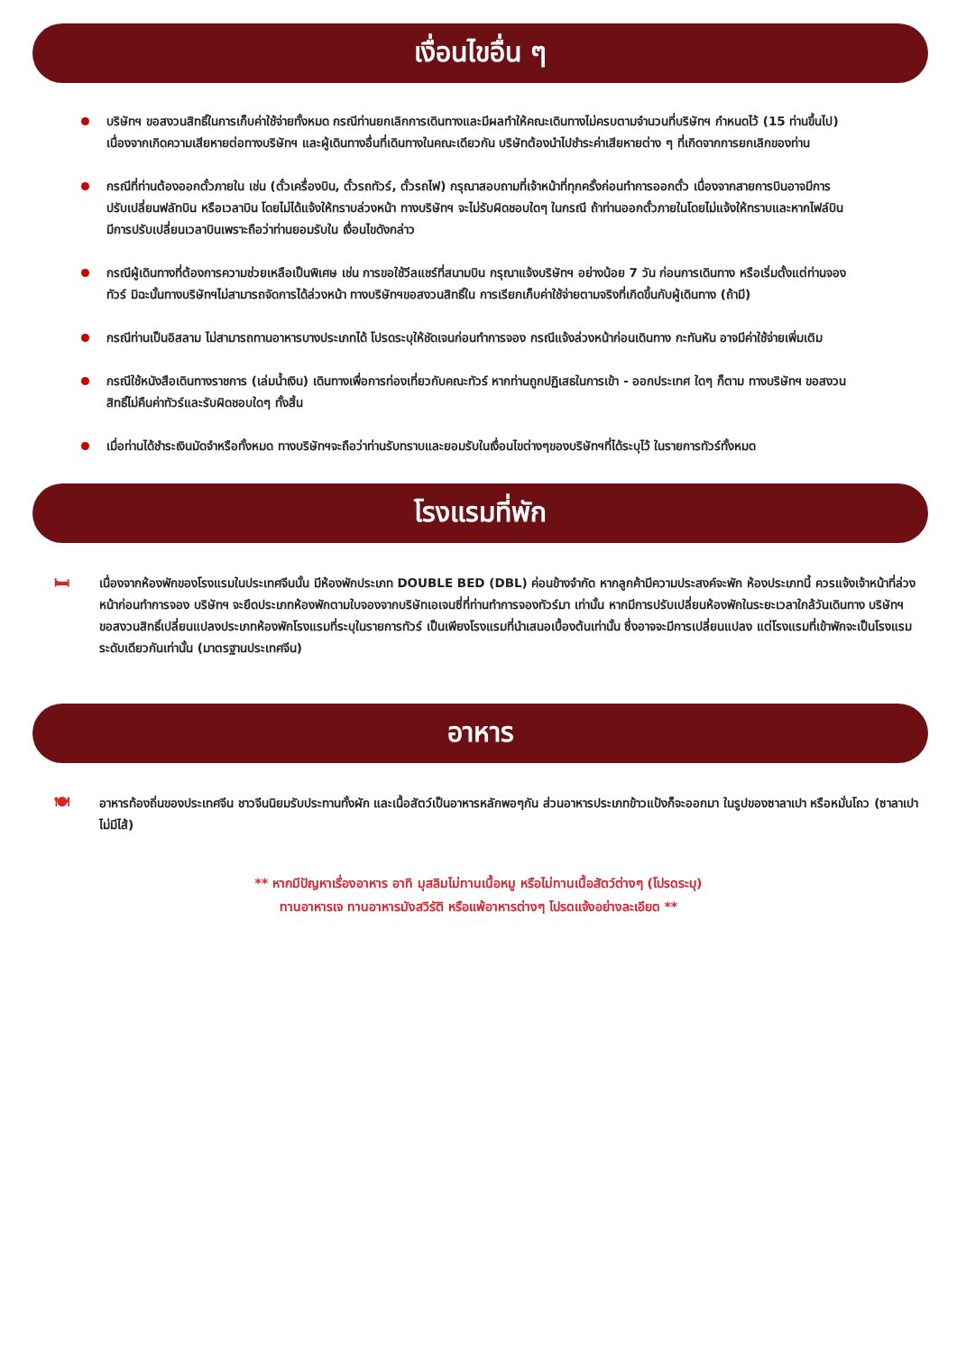เงื่อนไขอื่น ๆ
บริษัทฯ ขอสงวนสิทธิ์ในการเก็บค่าใช้จ่ายทั้งหมด กรณีท่านยกเลิกการเดินทางและมีผลทำให้คณะเดินทางไม่ครบตามจำนวนที่บริษัทฯ กำหนดไว้ (15 ท่านขึ้นไป) เนื่องจากเกิดความเสียหายต่อทางบริษัทฯ และผู้เดินทางอื่นที่เดินทางในคณะเดียวกัน บริษัทต้องนำไปชำระค่าเสียหายต่าง ๆ ที่เกิดจากการยกเลิกของท่าน
กรณีที่ท่านต้องออกตั๋วภายใน เช่น (ตั๋วเครื่องบิน, ตั๋วรถทัวร์, ตั๋วรถไฟ) กรุณาสอบถามที่เจ้าหน้าที่ทุกครั้งก่อนทำการออกตั๋ว เนื่องจากสายการบินอาจมีการปรับเปลี่ยนฟลัทบิน หรือเวลาบิน โดยไม่ได้แจ้งให้ทราบล่วงหน้า ทางบริษัทฯ จะไม่รับผิดชอบใดๆ ในกรณี ถ้าท่านออกตั๋วภายในโดยไม่แจ้งให้ทราบและหากไฟล์บินมีการปรับเปลี่ยนเวลาบินเพราะถือว่าท่านยอมรับใน เงื่อนไขดังกล่าว
กรณีผู้เดินทางที่ต้องการความช่วยเหลือเป็นพิเศษ เช่น การขอใช้วีลแชร์ที่สนามบิน กรุณาแจ้งบริษัทฯ อย่างน้อย 7 วัน ก่อนการเดินทาง หรือเริ่มตั้งแต่ท่านจองทัวร์ มิฉะนั้นทางบริษัทฯไม่สามารถจัดการได้ล่วงหน้า ทางบริษัทฯขอสงวนสิทธิ์ใน การเรียกเก็บค่าใช้จ่ายตามจริงที่เกิดขึ้นกับผู้เดินทาง (ถ้ามี)
กรณีท่านเป็นอิสลาม ไม่สามารถทานอาหารบางประเภทได้ โปรดระบุให้ชัดเจนก่อนทำการจอง กรณีแจ้งล่วงหน้าก่อนเดินทาง กะทันหัน อาจมีค่าใช้จ่ายเพิ่มเติม
กรณีใช้หนังสือเดินทางราชการ (เล่มน้ำเงิน) เดินทางเพื่อการท่องเที่ยวกับคณะทัวร์ หากท่านถูกปฏิเสธในการเข้า - ออกประเทศ ใดๆ ก็ตาม ทางบริษัทฯ ขอสงวนสิทธิ์ไม่คืนค่าทัวร์และรับผิดชอบใดๆ ทั้งสิ้น
เมื่อท่านได้ชำระเงินมัดจำหรือทั้งหมด ทางบริษัทฯจะถือว่าท่านรับทราบและยอมรับในเงื่อนไขต่างๆของบริษัทฯที่ได้ระบุไว้ ในรายการทัวร์ทั้งหมด
โรงแรมที่พัก
🛏
เนื่องจากห้องพักของโรงแรมในประเทศจีนนั้น มีห้องพักประเภท DOUBLE BED (DBL) ค่อนข้างจำกัด หากลูกค้ามีความประสงค์จะพัก ห้องประเภทนี้ ควรแจ้งเจ้าหน้าที่ล่วงหน้าก่อนทำการจอง บริษัทฯ จะยึดประเภทห้องพักตามใบจองจากบริษัทเอเจนซี่ที่ท่านทำการจองทัวร์มา เท่านั้น หากมีการปรับเปลี่ยนห้องพักในระยะเวลาใกล้วันเดินทาง บริษัทฯ ขอสงวนสิทธิ์เปลี่ยนแปลงประเภทห้องพักโรงแรมที่ระบุในรายการทัวร์ เป็นเพียงโรงแรมที่นำเสนอเบื้องต้นเท่านั้น ซึ่งอาจจะมีการเปลี่ยนแปลง แต่โรงแรมที่เข้าพักจะเป็นโรงแรมระดับเดียวกันเท่านั้น (มาตรฐานประเทศจีน)
อาหาร
🍽
อาหารท้องถิ่นของประเทศจีน ชาวจีนนิยมรับประทานทั้งผัก และเนื้อสัตว์เป็นอาหารหลักพอๆกัน ส่วนอาหารประเภทข้าวแป้งก็จะออกมา ในรูปของซาลาเปา หรือหมั่นโถว (ซาลาเปาไม่มีไส้)
** หากมีปัญหาเรื่องอาหาร อาทิ มุสลิมไม่ทานเนื้อหมู หรือไม่ทานเนื้อสัตว์ต่างๆ (โปรดระบุ)
ทานอาหารเจ ทานอาหารมังสวิรัติ หรือแพ้อาหารต่างๆ โปรดแจ้งอย่างละเอียด **